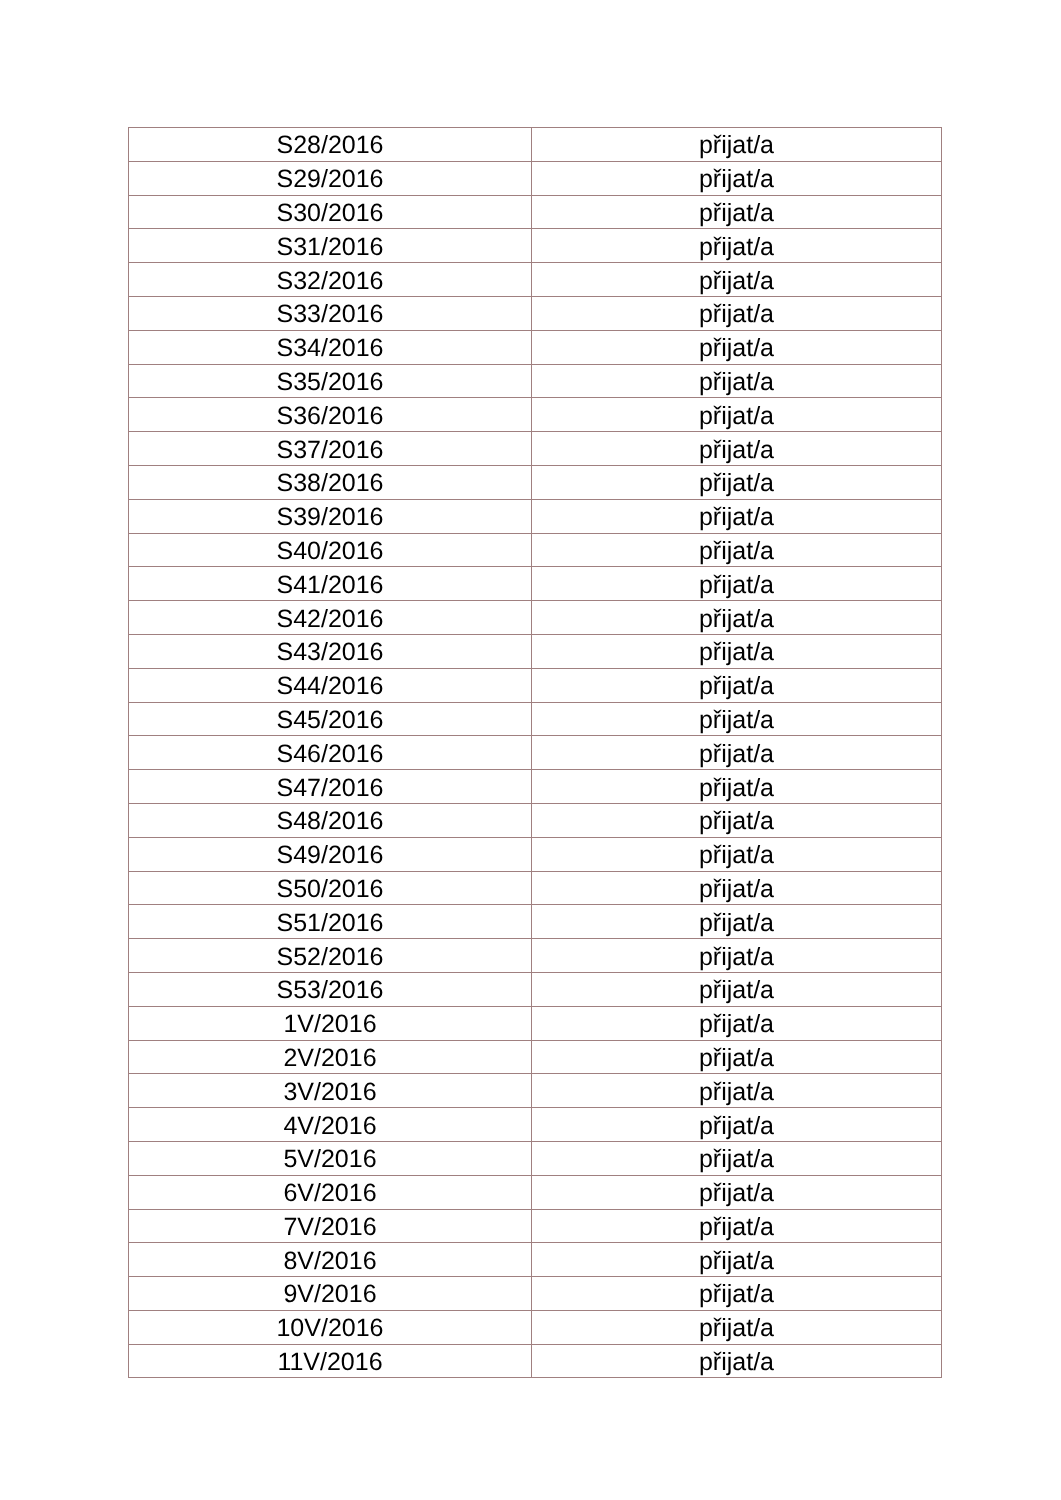| S28/2016 | přijat/a |
| S29/2016 | přijat/a |
| S30/2016 | přijat/a |
| S31/2016 | přijat/a |
| S32/2016 | přijat/a |
| S33/2016 | přijat/a |
| S34/2016 | přijat/a |
| S35/2016 | přijat/a |
| S36/2016 | přijat/a |
| S37/2016 | přijat/a |
| S38/2016 | přijat/a |
| S39/2016 | přijat/a |
| S40/2016 | přijat/a |
| S41/2016 | přijat/a |
| S42/2016 | přijat/a |
| S43/2016 | přijat/a |
| S44/2016 | přijat/a |
| S45/2016 | přijat/a |
| S46/2016 | přijat/a |
| S47/2016 | přijat/a |
| S48/2016 | přijat/a |
| S49/2016 | přijat/a |
| S50/2016 | přijat/a |
| S51/2016 | přijat/a |
| S52/2016 | přijat/a |
| S53/2016 | přijat/a |
| 1V/2016 | přijat/a |
| 2V/2016 | přijat/a |
| 3V/2016 | přijat/a |
| 4V/2016 | přijat/a |
| 5V/2016 | přijat/a |
| 6V/2016 | přijat/a |
| 7V/2016 | přijat/a |
| 8V/2016 | přijat/a |
| 9V/2016 | přijat/a |
| 10V/2016 | přijat/a |
| 11V/2016 | přijat/a |